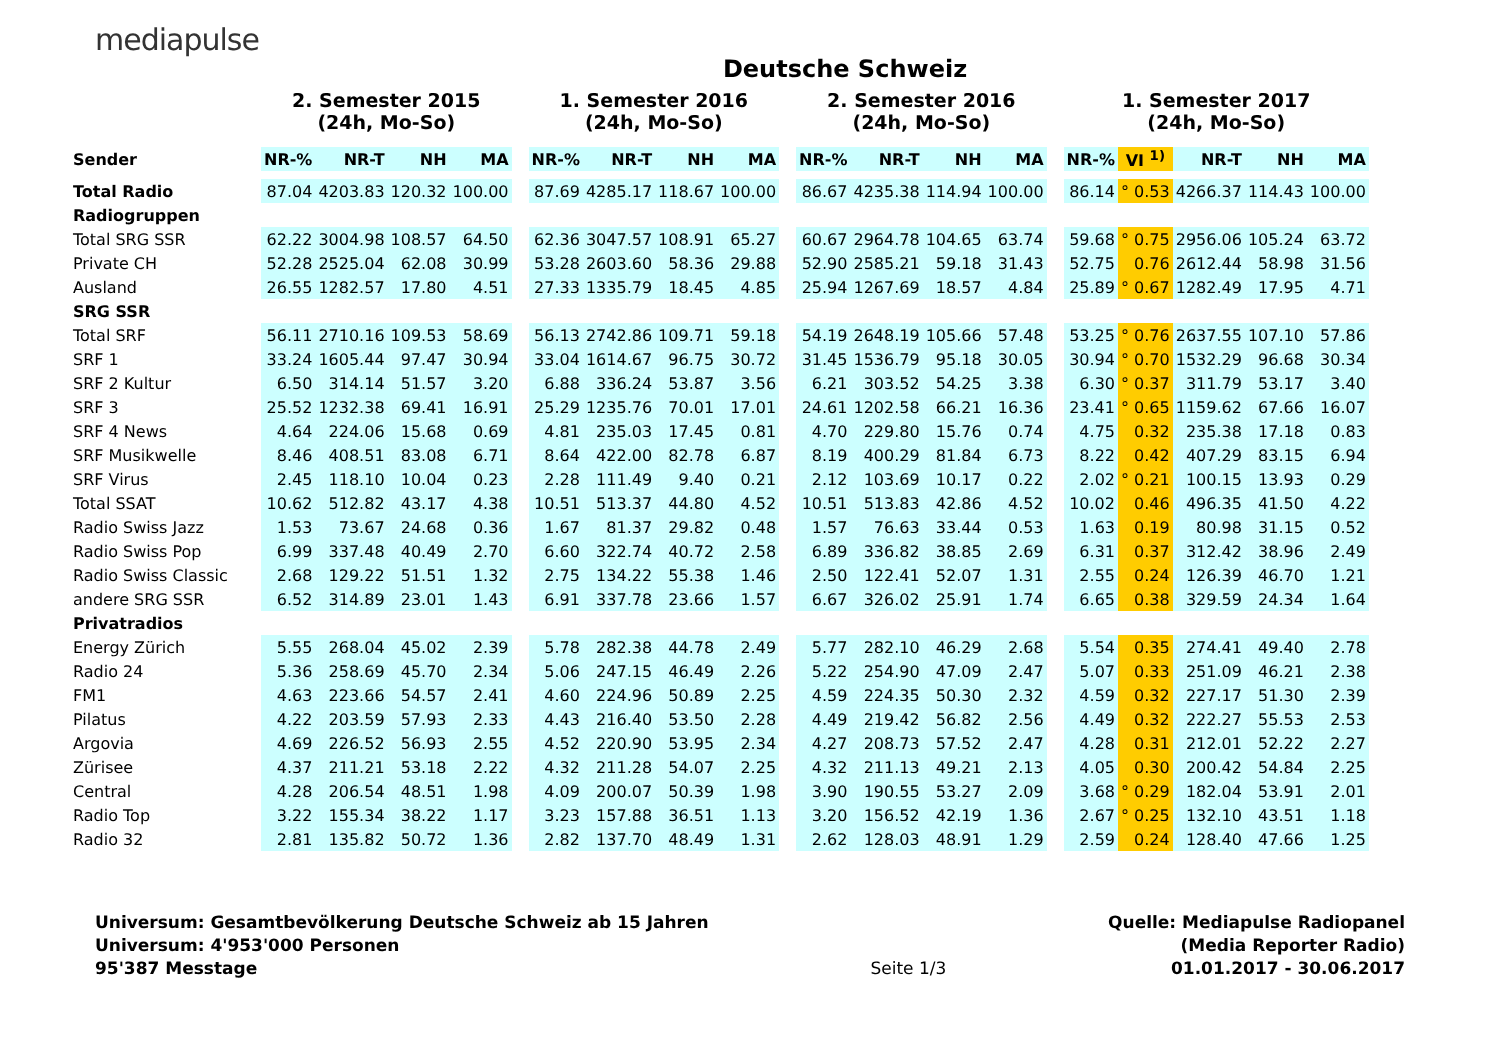mediapulse
Deutsche Schweiz
| | 2. Semester 2015 (24h, Mo-So) | | | | | 1. Semester 2016 (24h, Mo-So) | | | | | 2. Semester 2016 (24h, Mo-So) | | | | | 1. Semester 2017 (24h, Mo-So) | | | | |
| --- | --- | --- | --- | --- | --- | --- | --- | --- | --- | --- | --- | --- | --- | --- | --- | --- | --- | --- | --- | --- |
| Sender | NR-% | NR-T | NH | MA | | NR-% | NR-T | NH | MA | | NR-% | NR-T | NH | MA | | NR-% | VI <sup>1)</sup> | NR-T | NH | MA |
| Total Radio | 87.04 | 4203.83 | 120.32 | 100.00 | | 87.69 | 4285.17 | 118.67 | 100.00 | | 86.67 | 4235.38 | 114.94 | 100.00 | | 86.14 | ° 0.53 | 4266.37 | 114.43 | 100.00 |
| Radiogruppen | | | | | | | | | | | | | | | | | | | | |
| Total SRG SSR | 62.22 | 3004.98 | 108.57 | 64.50 | | 62.36 | 3047.57 | 108.91 | 65.27 | | 60.67 | 2964.78 | 104.65 | 63.74 | | 59.68 | ° 0.75 | 2956.06 | 105.24 | 63.72 |
| Private CH | 52.28 | 2525.04 | 62.08 | 30.99 | | 53.28 | 2603.60 | 58.36 | 29.88 | | 52.90 | 2585.21 | 59.18 | 31.43 | | 52.75 | 0.76 | 2612.44 | 58.98 | 31.56 |
| Ausland | 26.55 | 1282.57 | 17.80 | 4.51 | | 27.33 | 1335.79 | 18.45 | 4.85 | | 25.94 | 1267.69 | 18.57 | 4.84 | | 25.89 | ° 0.67 | 1282.49 | 17.95 | 4.71 |
| SRG SSR | | | | | | | | | | | | | | | | | | | | |
| Total SRF | 56.11 | 2710.16 | 109.53 | 58.69 | | 56.13 | 2742.86 | 109.71 | 59.18 | | 54.19 | 2648.19 | 105.66 | 57.48 | | 53.25 | ° 0.76 | 2637.55 | 107.10 | 57.86 |
| SRF 1 | 33.24 | 1605.44 | 97.47 | 30.94 | | 33.04 | 1614.67 | 96.75 | 30.72 | | 31.45 | 1536.79 | 95.18 | 30.05 | | 30.94 | ° 0.70 | 1532.29 | 96.68 | 30.34 |
| SRF 2 Kultur | 6.50 | 314.14 | 51.57 | 3.20 | | 6.88 | 336.24 | 53.87 | 3.56 | | 6.21 | 303.52 | 54.25 | 3.38 | | 6.30 | ° 0.37 | 311.79 | 53.17 | 3.40 |
| SRF 3 | 25.52 | 1232.38 | 69.41 | 16.91 | | 25.29 | 1235.76 | 70.01 | 17.01 | | 24.61 | 1202.58 | 66.21 | 16.36 | | 23.41 | ° 0.65 | 1159.62 | 67.66 | 16.07 |
| SRF 4 News | 4.64 | 224.06 | 15.68 | 0.69 | | 4.81 | 235.03 | 17.45 | 0.81 | | 4.70 | 229.80 | 15.76 | 0.74 | | 4.75 | 0.32 | 235.38 | 17.18 | 0.83 |
| SRF Musikwelle | 8.46 | 408.51 | 83.08 | 6.71 | | 8.64 | 422.00 | 82.78 | 6.87 | | 8.19 | 400.29 | 81.84 | 6.73 | | 8.22 | 0.42 | 407.29 | 83.15 | 6.94 |
| SRF Virus | 2.45 | 118.10 | 10.04 | 0.23 | | 2.28 | 111.49 | 9.40 | 0.21 | | 2.12 | 103.69 | 10.17 | 0.22 | | 2.02 | ° 0.21 | 100.15 | 13.93 | 0.29 |
| Total SSAT | 10.62 | 512.82 | 43.17 | 4.38 | | 10.51 | 513.37 | 44.80 | 4.52 | | 10.51 | 513.83 | 42.86 | 4.52 | | 10.02 | 0.46 | 496.35 | 41.50 | 4.22 |
| Radio Swiss Jazz | 1.53 | 73.67 | 24.68 | 0.36 | | 1.67 | 81.37 | 29.82 | 0.48 | | 1.57 | 76.63 | 33.44 | 0.53 | | 1.63 | 0.19 | 80.98 | 31.15 | 0.52 |
| Radio Swiss Pop | 6.99 | 337.48 | 40.49 | 2.70 | | 6.60 | 322.74 | 40.72 | 2.58 | | 6.89 | 336.82 | 38.85 | 2.69 | | 6.31 | 0.37 | 312.42 | 38.96 | 2.49 |
| Radio Swiss Classic | 2.68 | 129.22 | 51.51 | 1.32 | | 2.75 | 134.22 | 55.38 | 1.46 | | 2.50 | 122.41 | 52.07 | 1.31 | | 2.55 | 0.24 | 126.39 | 46.70 | 1.21 |
| andere SRG SSR | 6.52 | 314.89 | 23.01 | 1.43 | | 6.91 | 337.78 | 23.66 | 1.57 | | 6.67 | 326.02 | 25.91 | 1.74 | | 6.65 | 0.38 | 329.59 | 24.34 | 1.64 |
| Privatradios | | | | | | | | | | | | | | | | | | | | |
| Energy Zürich | 5.55 | 268.04 | 45.02 | 2.39 | | 5.78 | 282.38 | 44.78 | 2.49 | | 5.77 | 282.10 | 46.29 | 2.68 | | 5.54 | 0.35 | 274.41 | 49.40 | 2.78 |
| Radio 24 | 5.36 | 258.69 | 45.70 | 2.34 | | 5.06 | 247.15 | 46.49 | 2.26 | | 5.22 | 254.90 | 47.09 | 2.47 | | 5.07 | 0.33 | 251.09 | 46.21 | 2.38 |
| FM1 | 4.63 | 223.66 | 54.57 | 2.41 | | 4.60 | 224.96 | 50.89 | 2.25 | | 4.59 | 224.35 | 50.30 | 2.32 | | 4.59 | 0.32 | 227.17 | 51.30 | 2.39 |
| Pilatus | 4.22 | 203.59 | 57.93 | 2.33 | | 4.43 | 216.40 | 53.50 | 2.28 | | 4.49 | 219.42 | 56.82 | 2.56 | | 4.49 | 0.32 | 222.27 | 55.53 | 2.53 |
| Argovia | 4.69 | 226.52 | 56.93 | 2.55 | | 4.52 | 220.90 | 53.95 | 2.34 | | 4.27 | 208.73 | 57.52 | 2.47 | | 4.28 | 0.31 | 212.01 | 52.22 | 2.27 |
| Zürisee | 4.37 | 211.21 | 53.18 | 2.22 | | 4.32 | 211.28 | 54.07 | 2.25 | | 4.32 | 211.13 | 49.21 | 2.13 | | 4.05 | 0.30 | 200.42 | 54.84 | 2.25 |
| Central | 4.28 | 206.54 | 48.51 | 1.98 | | 4.09 | 200.07 | 50.39 | 1.98 | | 3.90 | 190.55 | 53.27 | 2.09 | | 3.68 | ° 0.29 | 182.04 | 53.91 | 2.01 |
| Radio Top | 3.22 | 155.34 | 38.22 | 1.17 | | 3.23 | 157.88 | 36.51 | 1.13 | | 3.20 | 156.52 | 42.19 | 1.36 | | 2.67 | ° 0.25 | 132.10 | 43.51 | 1.18 |
| Radio 32 | 2.81 | 135.82 | 50.72 | 1.36 | | 2.82 | 137.70 | 48.49 | 1.31 | | 2.62 | 128.03 | 48.91 | 1.29 | | 2.59 | 0.24 | 128.40 | 47.66 | 1.25 |
Universum: Gesamtbevölkerung Deutsche Schweiz ab 15 Jahren
Universum: 4'953'000 Personen
95'387 Messtage
Seite 1/3 Quelle: Mediapulse Radiopanel
(Media Reporter Radio)
01.01.2017 - 30.06.2017